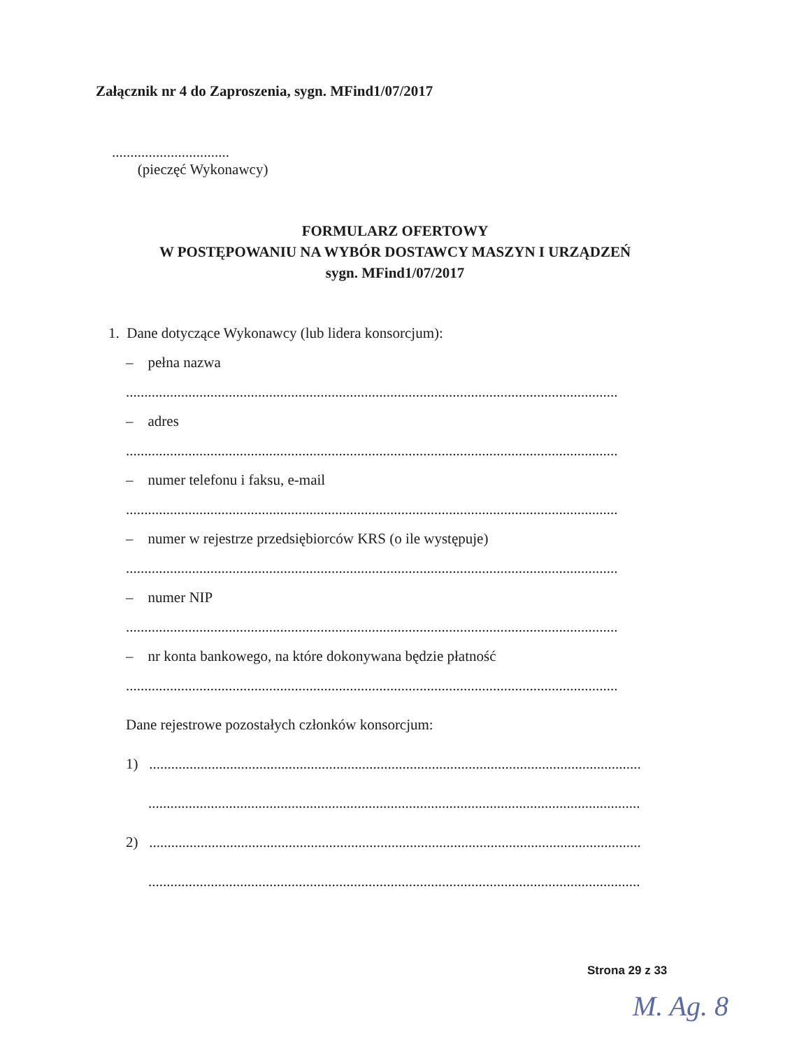Załącznik nr 4 do Zaproszenia, sygn. MFind1/07/2017
................................
(pieczęć Wykonawcy)
FORMULARZ OFERTOWY
W POSTĘPOWANIU NA WYBÓR DOSTAWCY MASZYN I URZĄDZEŃ
sygn. MFind1/07/2017
1. Dane dotyczące Wykonawcy (lub lidera konsorcjum):
– pełna nazwa
......................................................................................................................................
– adres
......................................................................................................................................
– numer telefonu i faksu, e-mail
......................................................................................................................................
– numer w rejestrze przedsiębiorców KRS (o ile występuje)
......................................................................................................................................
– numer NIP
......................................................................................................................................
– nr konta bankowego, na które dokonywana będzie płatność
......................................................................................................................................
Dane rejestrowe pozostałych członków konsorcjum:
1) ......................................................................................................................................
......................................................................................................................................
2) ......................................................................................................................................
......................................................................................................................................
Strona 29 z 33
M. Ag. 8